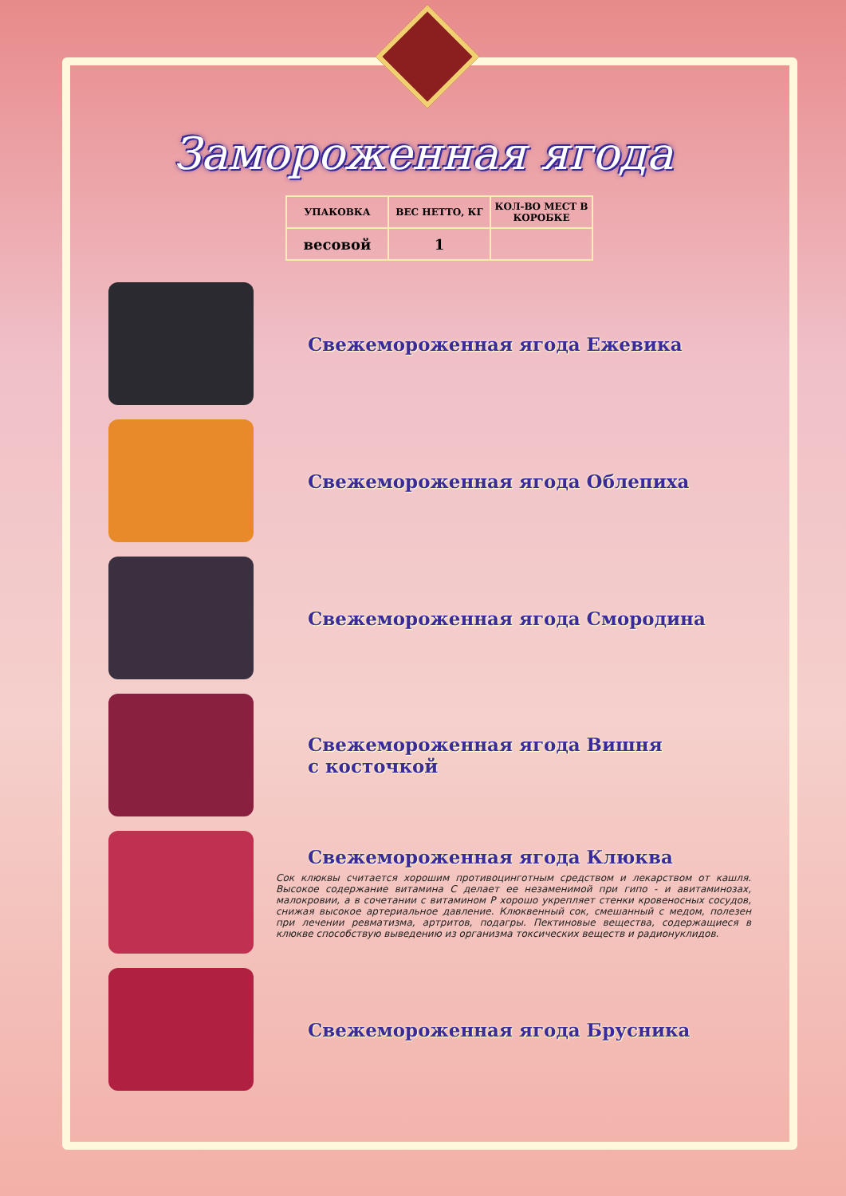Замороженная ягода
| УПАКОВКА | ВЕС НЕТТО, КГ | КОЛ-ВО МЕСТ В КОРОБКЕ |
| --- | --- | --- |
| весовой | 1 | |
Свежемороженная ягода Ежевика
Свежемороженная ягода Облепиха
Свежемороженная ягода Смородина
Свежемороженная ягода Вишня
с косточкой
Свежемороженная ягода Клюква
Сок клюквы считается хорошим противоцинготным средством и лекарством от кашля. Высокое содержание витамина С делает ее незаменимой при гипо - и авитаминозах, малокровии, а в сочетании с витамином Р хорошо укрепляет стенки кровеносных сосудов, снижая высокое артериальное давление. Клюквенный сок, смешанный с медом, полезен при лечении ревматизма, артритов, подагры. Пектиновые вещества, содержащиеся в клюкве способствую выведению из организма токсических веществ и радионуклидов.
Свежемороженная ягода Брусника